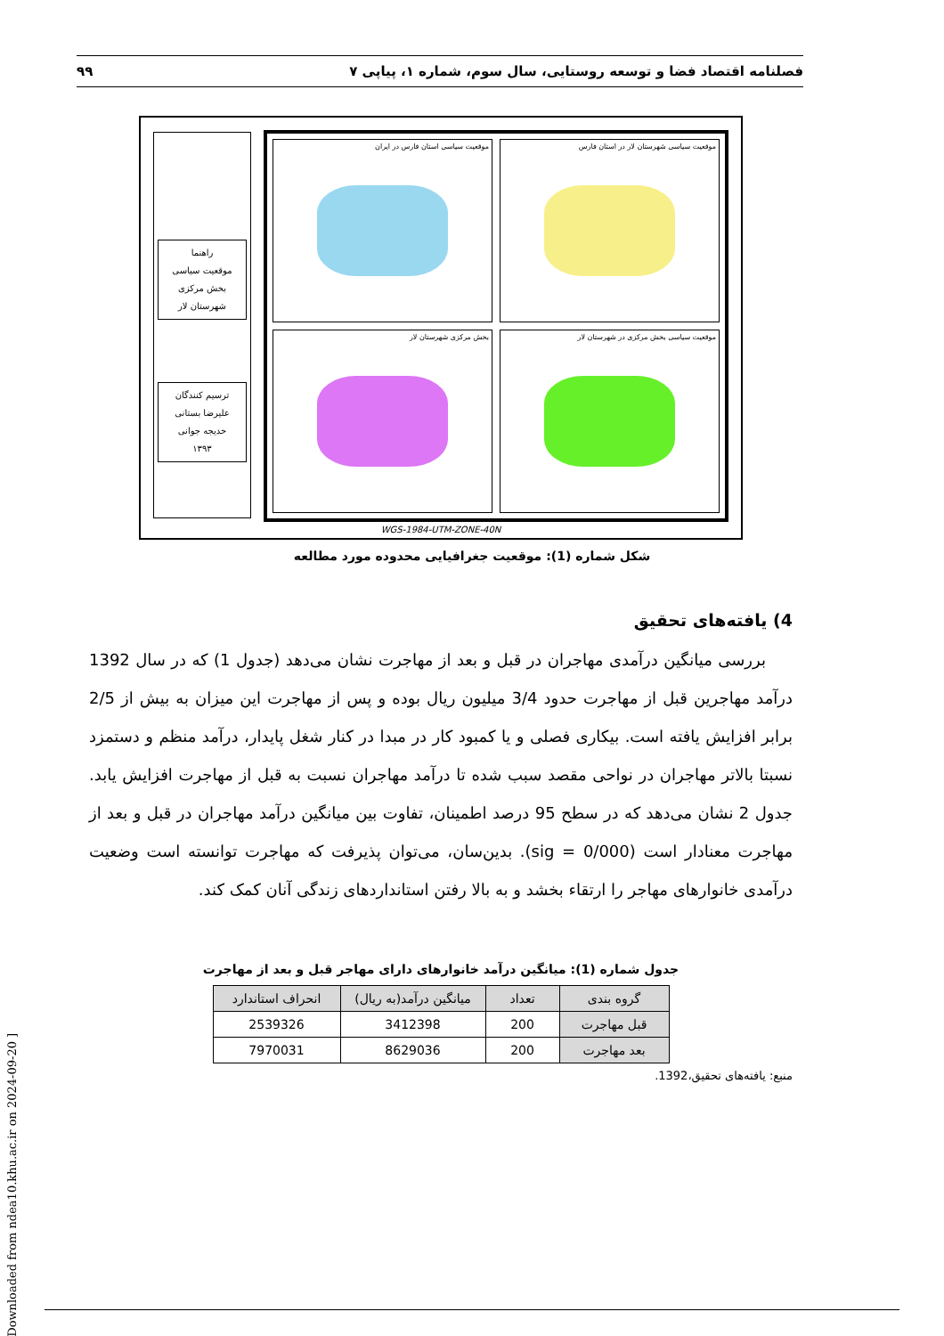فصلنامه اقتصاد فضا و توسعه روستایی، سال سوم، شماره ۱، پیاپی ۷ ۹۹
راهنما
موقعیت سیاسی
بخش مرکزی
شهرستان لار
ترسیم کنندگان
علیرضا بستانی
خدیجه جوانی
۱۳۹۳
موقعیت سیاسی استان فارس در ایران
موقعیت سیاسی شهرستان لار در استان فارس
بخش مرکزی شهرستان لار
موقعیت سیاسی بخش مرکزی در شهرستان لار
WGS-1984-UTM-ZONE-40N
شکل شماره (1): موقعیت جغرافیایی محدوده مورد مطالعه
4) یافته‌های تحقیق
بررسی میانگین درآمدی مهاجران در قبل و بعد از مهاجرت نشان می‌دهد (جدول 1) که در سال 1392 درآمد مهاجرین قبل از مهاجرت حدود 3/4 میلیون ریال بوده و پس از مهاجرت این میزان به بیش از 2/5 برابر افزایش یافته است. بیکاری فصلی و یا کمبود کار در مبدا در کنار شغل پایدار، درآمد منظم و دستمزد نسبتا بالاتر مهاجران در نواحی مقصد سبب شده تا درآمد مهاجران نسبت به قبل از مهاجرت افزایش یابد. جدول 2 نشان می‌دهد که در سطح 95 درصد اطمینان، تفاوت بین میانگین درآمد مهاجران در قبل و بعد از مهاجرت معنادار است (sig = 0/000). بدین‌سان، می‌توان پذیرفت که مهاجرت توانسته است وضعیت درآمدی خانوارهای مهاجر را ارتقاء بخشد و به بالا رفتن استانداردهای زندگی آنان کمک کند.
جدول شماره (1): میانگین درآمد خانوارهای دارای مهاجر قبل و بعد از مهاجرت
| گروه بندی | تعداد | میانگین درآمد(به ریال) | انحراف استاندارد |
| --- | --- | --- | --- |
| قبل مهاجرت | 200 | 3412398 | 2539326 |
| بعد مهاجرت | 200 | 8629036 | 7970031 |
منبع: یافته‌های تحقیق،1392.
[ Downloaded from ndea10.khu.ac.ir on 2024-09-20 ]